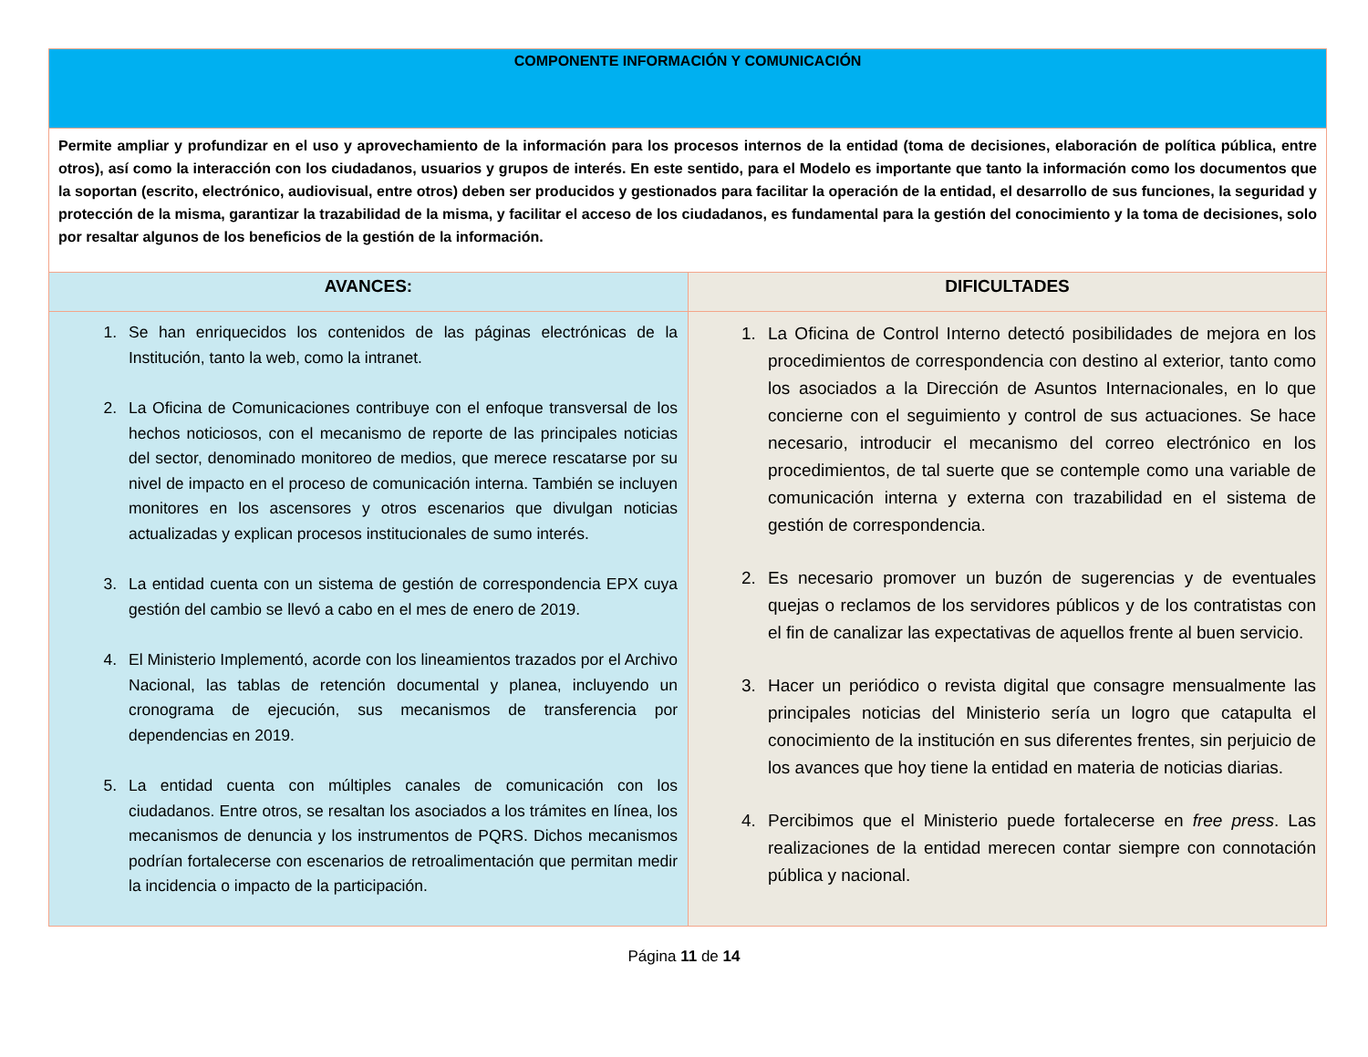| COMPONENTE INFORMACIÓN Y COMUNICACIÓN | |
| Permite ampliar y profundizar en el uso y aprovechamiento de la información para los procesos internos de la entidad (toma de decisiones, elaboración de política pública, entre otros), así como la interacción con los ciudadanos, usuarios y grupos de interés. En este sentido, para el Modelo es importante que tanto la información como los documentos que la soportan (escrito, electrónico, audiovisual, entre otros) deben ser producidos y gestionados para facilitar la operación de la entidad, el desarrollo de sus funciones, la seguridad y protección de la misma, garantizar la trazabilidad de la misma, y facilitar el acceso de los ciudadanos, es fundamental para la gestión del conocimiento y la toma de decisiones, solo por resaltar algunos de los beneficios de la gestión de la información. | |
| AVANCES: | DIFICULTADES |
| 1. Se han enriquecidos los contenidos de las páginas electrónicas de la Institución, tanto la web, como la intranet. 2. La Oficina de Comunicaciones contribuye con el enfoque transversal de los hechos noticiosos, con el mecanismo de reporte de las principales noticias del sector, denominado monitoreo de medios, que merece rescatarse por su nivel de impacto en el proceso de comunicación interna. También se incluyen monitores en los ascensores y otros escenarios que divulgan noticias actualizadas y explican procesos institucionales de sumo interés. 3. La entidad cuenta con un sistema de gestión de correspondencia EPX cuya gestión del cambio se llevó a cabo en el mes de enero de 2019. 4. El Ministerio Implementó, acorde con los lineamientos trazados por el Archivo Nacional, las tablas de retención documental y planea, incluyendo un cronograma de ejecución, sus mecanismos de transferencia por dependencias en 2019. 5. La entidad cuenta con múltiples canales de comunicación con los ciudadanos. Entre otros, se resaltan los asociados a los trámites en línea, los mecanismos de denuncia y los instrumentos de PQRS. Dichos mecanismos podrían fortalecerse con escenarios de retroalimentación que permitan medir la incidencia o impacto de la participación. | 1. La Oficina de Control Interno detectó posibilidades de mejora en los procedimientos de correspondencia con destino al exterior, tanto como los asociados a la Dirección de Asuntos Internacionales, en lo que concierne con el seguimiento y control de sus actuaciones. Se hace necesario, introducir el mecanismo del correo electrónico en los procedimientos, de tal suerte que se contemple como una variable de comunicación interna y externa con trazabilidad en el sistema de gestión de correspondencia. 2. Es necesario promover un buzón de sugerencias y de eventuales quejas o reclamos de los servidores públicos y de los contratistas con el fin de canalizar las expectativas de aquellos frente al buen servicio. 3. Hacer un periódico o revista digital que consagre mensualmente las principales noticias del Ministerio sería un logro que catapulta el conocimiento de la institución en sus diferentes frentes, sin perjuicio de los avances que hoy tiene la entidad en materia de noticias diarias. 4. Percibimos que el Ministerio puede fortalecerse en free press . Las realizaciones de la entidad merecen contar siempre con connotación pública y nacional. |
Página 11 de 14